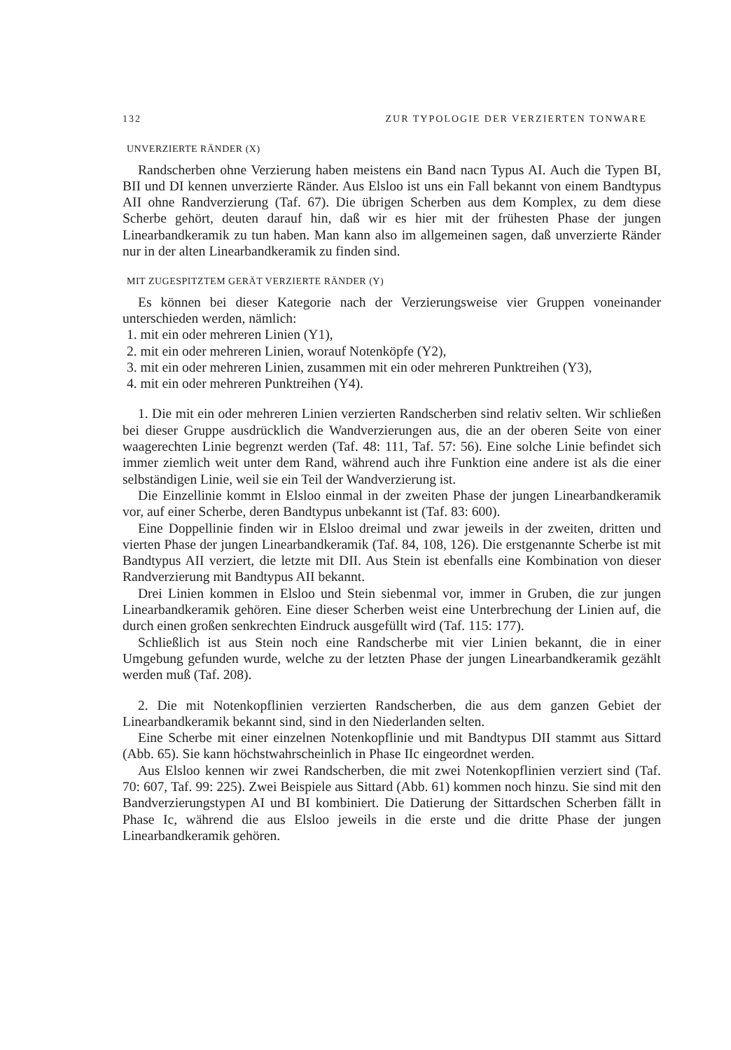132 ZUR TYPOLOGIE DER VERZIERTEN TONWARE
UNVERZIERTE RÄNDER (X)
Randscherben ohne Verzierung haben meistens ein Band nacn Typus AI. Auch die Typen BI, BII und DI kennen unverzierte Ränder. Aus Elsloo ist uns ein Fall bekannt von einem Bandtypus AII ohne Randverzierung (Taf. 67). Die übrigen Scherben aus dem Komplex, zu dem diese Scherbe gehört, deuten darauf hin, daß wir es hier mit der frühesten Phase der jungen Linearbandkeramik zu tun haben. Man kann also im allgemeinen sagen, daß unverzierte Ränder nur in der alten Linearbandkeramik zu finden sind.
MIT ZUGESPITZTEM GERÄT VERZIERTE RÄNDER (Y)
Es können bei dieser Kategorie nach der Verzierungsweise vier Gruppen voneinander unterschieden werden, nämlich:
1. mit ein oder mehreren Linien (Y1),
2. mit ein oder mehreren Linien, worauf Notenköpfe (Y2),
3. mit ein oder mehreren Linien, zusammen mit ein oder mehreren Punktreihen (Y3),
4. mit ein oder mehreren Punktreihen (Y4).
1. Die mit ein oder mehreren Linien verzierten Randscherben sind relativ selten. Wir schließen bei dieser Gruppe ausdrücklich die Wandverzierungen aus, die an der oberen Seite von einer waagerechten Linie begrenzt werden (Taf. 48: 111, Taf. 57: 56). Eine solche Linie befindet sich immer ziemlich weit unter dem Rand, während auch ihre Funktion eine andere ist als die einer selbständigen Linie, weil sie ein Teil der Wandverzierung ist.
Die Einzellinie kommt in Elsloo einmal in der zweiten Phase der jungen Linearbandkeramik vor, auf einer Scherbe, deren Bandtypus unbekannt ist (Taf. 83: 600).
Eine Doppellinie finden wir in Elsloo dreimal und zwar jeweils in der zweiten, dritten und vierten Phase der jungen Linearbandkeramik (Taf. 84, 108, 126). Die erstgenannte Scherbe ist mit Bandtypus AII verziert, die letzte mit DII. Aus Stein ist ebenfalls eine Kombination von dieser Randverzierung mit Bandtypus AII bekannt.
Drei Linien kommen in Elsloo und Stein siebenmal vor, immer in Gruben, die zur jungen Linearbandkeramik gehören. Eine dieser Scherben weist eine Unterbrechung der Linien auf, die durch einen großen senkrechten Eindruck ausgefüllt wird (Taf. 115: 177).
Schließlich ist aus Stein noch eine Randscherbe mit vier Linien bekannt, die in einer Umgebung gefunden wurde, welche zu der letzten Phase der jungen Linearbandkeramik gezählt werden muß (Taf. 208).
2. Die mit Notenkopflinien verzierten Randscherben, die aus dem ganzen Gebiet der Linearbandkeramik bekannt sind, sind in den Niederlanden selten.
Eine Scherbe mit einer einzelnen Notenkopflinie und mit Bandtypus DII stammt aus Sittard (Abb. 65). Sie kann höchstwahrscheinlich in Phase IIc eingeordnet werden.
Aus Elsloo kennen wir zwei Randscherben, die mit zwei Notenkopflinien verziert sind (Taf. 70: 607, Taf. 99: 225). Zwei Beispiele aus Sittard (Abb. 61) kommen noch hinzu. Sie sind mit den Bandverzierungstypen AI und BI kombiniert. Die Datierung der Sittardschen Scherben fällt in Phase Ic, während die aus Elsloo jeweils in die erste und die dritte Phase der jungen Linearbandkeramik gehören.